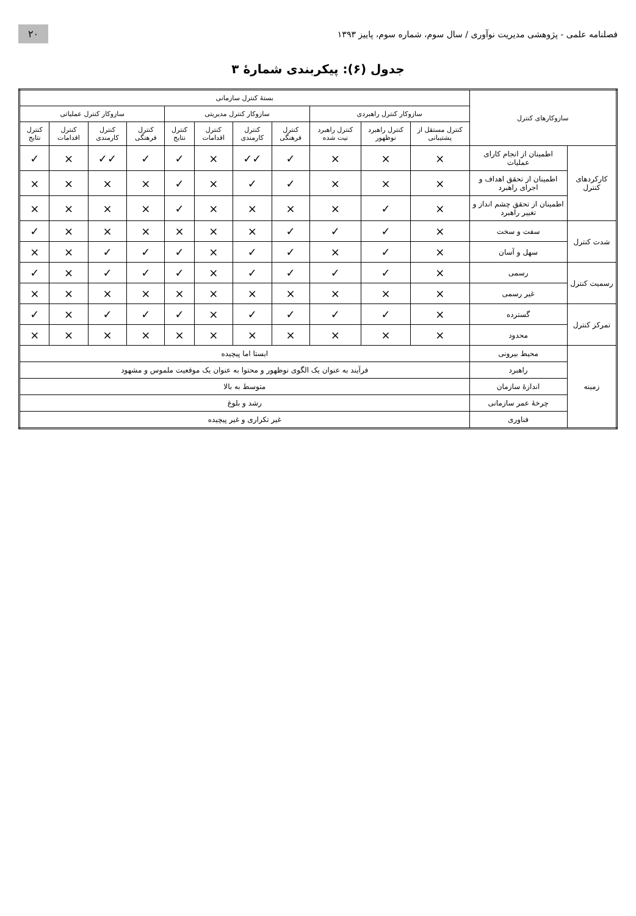فصلنامه علمی - پژوهشی مدیریت نوآوری / سال سوم، شماره سوم، پاییز ۱۳۹۳ ۲۰
جدول (۶): پیکربندی شمارهٔ ۳
| سازوکارهای کنترل | | بستهٔ کنترل سازمانی | | | | | | | | | | |
| --- | --- | --- | --- | --- | --- | --- | --- | --- | --- | --- | --- | --- |
| | | سازوکار کنترل راهبردی | | | سازوکار کنترل مدیریتی | | | | سازوکار کنترل عملیاتی | | | |
| | | کنترل مستقل از پشتیبانی | کنترل راهبرد نوظهور | کنترل راهبرد نیت شده | کنترل فرهنگی | کنترل کارمندی | کنترل اقدامات | کنترل نتایج | کنترل فرهنگی | کنترل کارمندی | کنترل اقدامات | کنترل نتایج |
| کارکردهای کنترل | اطمینان از انجام کارای عملیات | × | × | × | ✓ | ✓✓ | × | ✓ | ✓ | ✓✓ | × | ✓ |
| | اطمینان از تحقق اهداف و اجرای راهبرد | × | × | × | ✓ | ✓ | × | ✓ | × | × | × | × |
| | اطمینان از تحقق چشم انداز و تغییر راهبرد | × | ✓ | × | × | × | × | ✓ | × | × | × | × |
| شدت کنترل | سفت و سخت | × | ✓ | ✓ | ✓ | × | × | × | × | × | × | ✓ |
| | سهل و آسان | × | ✓ | × | ✓ | ✓ | × | ✓ | ✓ | ✓ | × | × |
| رسمیت کنترل | رسمی | × | ✓ | ✓ | ✓ | ✓ | × | ✓ | ✓ | ✓ | × | ✓ |
| | غیر رسمی | × | × | × | × | × | × | × | × | × | × | × |
| تمرکز کنترل | گسترده | × | ✓ | ✓ | ✓ | ✓ | × | ✓ | ✓ | ✓ | × | ✓ |
| | محدود | × | × | × | × | × | × | × | × | × | × | × |
| زمینه | محیط بیرونی | ایستا اما پیچیده | | | | | | | | | | |
| | راهبرد | فرآیند به عنوان یک الگوی نوظهور و محتوا به عنوان یک موقعیت ملموس و مشهود | | | | | | | | | | |
| | اندازهٔ سازمان | متوسط به بالا | | | | | | | | | | |
| | چرخهٔ عمر سازمانی | رشد و بلوغ | | | | | | | | | | |
| | فناوری | غیر تکراری و غیر پیچیده | | | | | | | | | | |